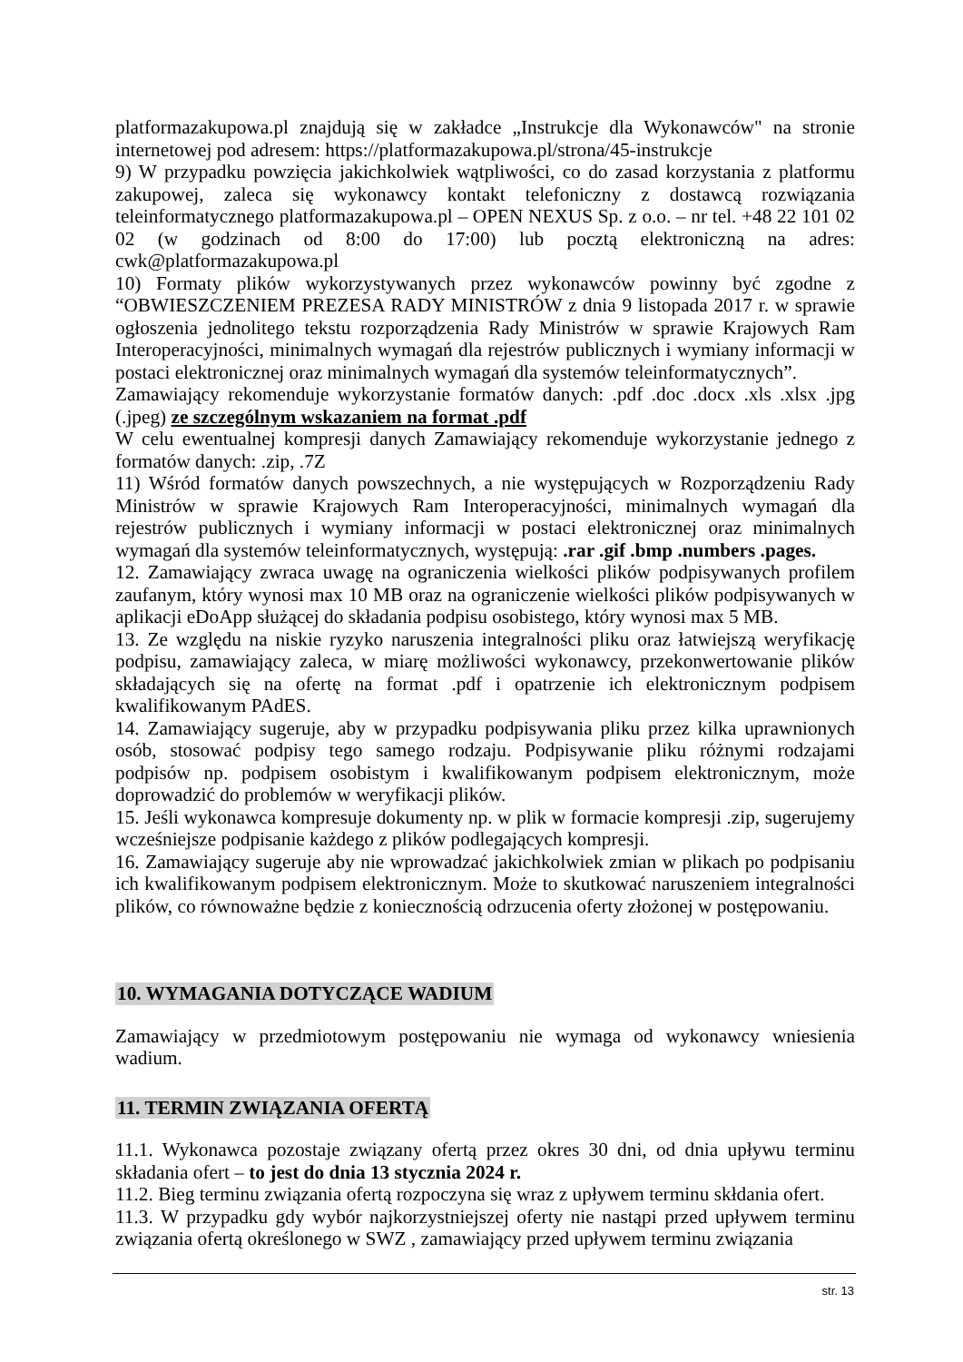platformazakupowa.pl znajdują się w zakładce „Instrukcje dla Wykonawców" na stronie internetowej pod adresem: https://platformazakupowa.pl/strona/45-instrukcje
9) W przypadku powzięcia jakichkolwiek wątpliwości, co do zasad korzystania z platformu zakupowej, zaleca się wykonawcy kontakt telefoniczny z dostawcą rozwiązania teleinformatycznego platformazakupowa.pl – OPEN NEXUS Sp. z o.o. – nr tel. +48 22 101 02 02 (w godzinach od 8:00 do 17:00) lub pocztą elektroniczną na adres: cwk@platformazakupowa.pl
10) Formaty plików wykorzystywanych przez wykonawców powinny być zgodne z “OBWIESZCZENIEM PREZESA RADY MINISTRÓW z dnia 9 listopada 2017 r. w sprawie ogłoszenia jednolitego tekstu rozporządzenia Rady Ministrów w sprawie Krajowych Ram Interoperacyjności, minimalnych wymagań dla rejestrów publicznych i wymiany informacji w postaci elektronicznej oraz minimalnych wymagań dla systemów teleinformatycznych”.
Zamawiający rekomenduje wykorzystanie formatów danych: .pdf .doc .docx .xls .xlsx .jpg (.jpeg) ze szczególnym wskazaniem na format .pdf
W celu ewentualnej kompresji danych Zamawiający rekomenduje wykorzystanie jednego z formatów danych: .zip, .7Z
11) Wśród formatów danych powszechnych, a nie występujących w Rozporządzeniu Rady Ministrów w sprawie Krajowych Ram Interoperacyjności, minimalnych wymagań dla rejestrów publicznych i wymiany informacji w postaci elektronicznej oraz minimalnych wymagań dla systemów teleinformatycznych, występują: .rar .gif .bmp .numbers .pages.
12. Zamawiający zwraca uwagę na ograniczenia wielkości plików podpisywanych profilem zaufanym, który wynosi max 10 MB oraz na ograniczenie wielkości plików podpisywanych w aplikacji eDoApp służącej do składania podpisu osobistego, który wynosi max 5 MB.
13. Ze względu na niskie ryzyko naruszenia integralności pliku oraz łatwiejszą weryfikację podpisu, zamawiający zaleca, w miarę możliwości wykonawcy, przekonwertowanie plików składających się na ofertę na format .pdf i opatrzenie ich elektronicznym podpisem kwalifikowanym PAdES.
14. Zamawiający sugeruje, aby w przypadku podpisywania pliku przez kilka uprawnionych osób, stosować podpisy tego samego rodzaju. Podpisywanie pliku różnymi rodzajami podpisów np. podpisem osobistym i kwalifikowanym podpisem elektronicznym, może doprowadzić do problemów w weryfikacji plików.
15. Jeśli wykonawca kompresuje dokumenty np. w plik w formacie kompresji .zip, sugerujemy wcześniejsze podpisanie każdego z plików podlegających kompresji.
16. Zamawiający sugeruje aby nie wprowadzać jakichkolwiek zmian w plikach po podpisaniu ich kwalifikowanym podpisem elektronicznym. Może to skutkować naruszeniem integralności plików, co równoważne będzie z koniecznością odrzucenia oferty złożonej w postępowaniu.
10. WYMAGANIA DOTYCZĄCE WADIUM
Zamawiający w przedmiotowym postępowaniu nie wymaga od wykonawcy wniesienia wadium.
11. TERMIN ZWIĄZANIA OFERTĄ
11.1. Wykonawca pozostaje związany ofertą przez okres 30 dni, od dnia upływu terminu składania ofert – to jest do dnia 13 stycznia 2024 r.
11.2. Bieg terminu związania ofertą rozpoczyna się wraz z upływem terminu skłdania ofert.
11.3. W przypadku gdy wybór najkorzystniejszej oferty nie nastąpi przed upływem terminu związania ofertą określonego w SWZ , zamawiający przed upływem terminu związania
str. 13